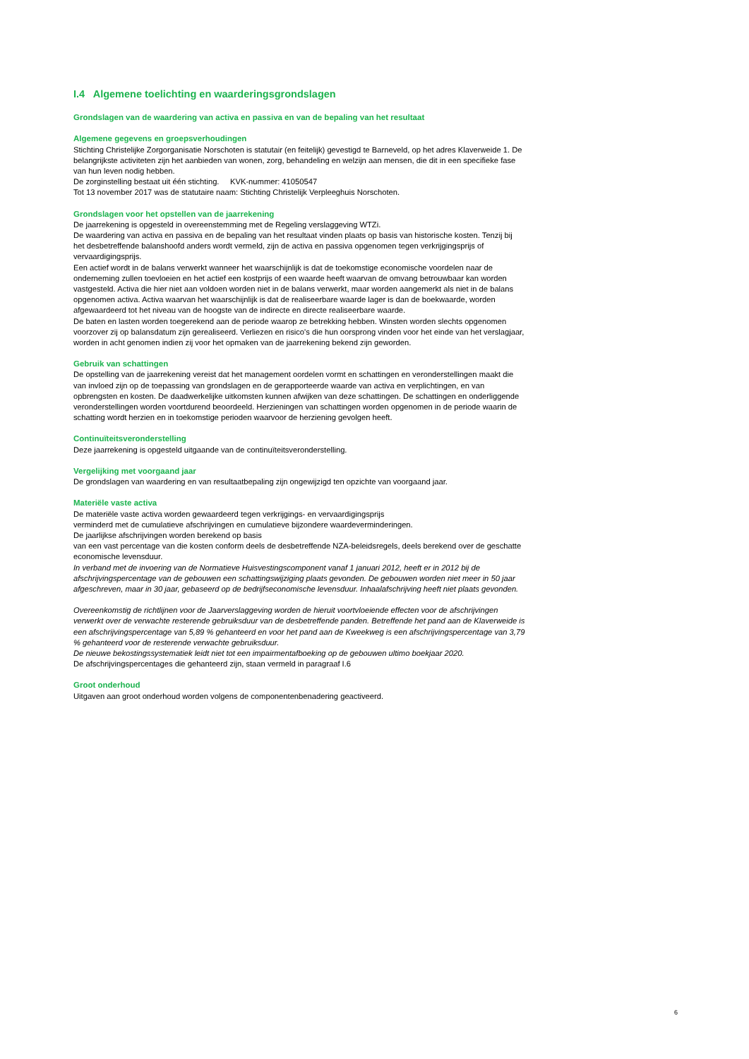I.4 Algemene toelichting en waarderingsgrondslagen
Grondslagen van de waardering van activa en passiva en van de bepaling van het resultaat
Algemene gegevens en groepsverhoudingen
Stichting Christelijke Zorgorganisatie Norschoten is statutair (en feitelijk) gevestigd te Barneveld, op het adres Klaverweide 1. De belangrijkste activiteten zijn het aanbieden van wonen, zorg, behandeling en welzijn aan mensen, die dit in een specifieke fase van hun leven nodig hebben.
De zorginstelling bestaat uit één stichting. KVK-nummer: 41050547
Tot 13 november 2017 was de statutaire naam: Stichting Christelijk Verpleeghuis Norschoten.
Grondslagen voor het opstellen van de jaarrekening
De jaarrekening is opgesteld in overeenstemming met de Regeling verslaggeving WTZi.
De waardering van activa en passiva en de bepaling van het resultaat vinden plaats op basis van historische kosten. Tenzij bij het desbetreffende balanshoofd anders wordt vermeld, zijn de activa en passiva opgenomen tegen verkrijgingsprijs of vervaardigingsprijs.
Een actief wordt in de balans verwerkt wanneer het waarschijnlijk is dat de toekomstige economische voordelen naar de onderneming zullen toevloeien en het actief een kostprijs of een waarde heeft waarvan de omvang betrouwbaar kan worden vastgesteld. Activa die hier niet aan voldoen worden niet in de balans verwerkt, maar worden aangemerkt als niet in de balans opgenomen activa. Activa waarvan het waarschijnlijk is dat de realiseerbare waarde lager is dan de boekwaarde, worden afgewaardeerd tot het niveau van de hoogste van de indirecte en directe realiseerbare waarde.
De baten en lasten worden toegerekend aan de periode waarop ze betrekking hebben. Winsten worden slechts opgenomen voorzover zij op balansdatum zijn gerealiseerd. Verliezen en risico's die hun oorsprong vinden voor het einde van het verslagjaar, worden in acht genomen indien zij voor het opmaken van de jaarrekening bekend zijn geworden.
Gebruik van schattingen
De opstelling van de jaarrekening vereist dat het management oordelen vormt en schattingen en veronderstellingen maakt die van invloed zijn op de toepassing van grondslagen en de gerapporteerde waarde van activa en verplichtingen, en van opbrengsten en kosten. De daadwerkelijke uitkomsten kunnen afwijken van deze schattingen. De schattingen en onderliggende veronderstellingen worden voortdurend beoordeeld. Herzieningen van schattingen worden opgenomen in de periode waarin de schatting wordt herzien en in toekomstige perioden waarvoor de herziening gevolgen heeft.
Continuïteitsveronderstelling
Deze jaarrekening is opgesteld uitgaande van de continuïteitsveronderstelling.
Vergelijking met voorgaand jaar
De grondslagen van waardering en van resultaatbepaling zijn ongewijzigd ten opzichte van voorgaand jaar.
Materiële vaste activa
De materiële vaste activa worden gewaardeerd tegen verkrijgings- en vervaardigingsprijs
verminderd met de cumulatieve afschrijvingen en cumulatieve bijzondere waardeverminderingen.
De jaarlijkse afschrijvingen worden berekend op basis
van een vast percentage van die kosten conform deels de desbetreffende NZA-beleidsregels, deels berekend over de geschatte economische levensduur.
In verband met de invoering van de Normatieve Huisvestingscomponent vanaf 1 januari 2012, heeft er in 2012 bij de afschrijvingspercentage van de gebouwen een schattingswijziging plaats gevonden. De gebouwen worden niet meer in 50 jaar afgeschreven, maar in 30 jaar, gebaseerd op de bedrijfseconomische levensduur. Inhaalafschrijving heeft niet plaats gevonden.
Overeenkomstig de richtlijnen voor de Jaarverslaggeving worden de hieruit voortvloeiende effecten voor de afschrijvingen verwerkt over de verwachte resterende gebruiksduur van de desbetreffende panden. Betreffende het pand aan de Klaverweide is een afschrijvingspercentage van 5,89 % gehanteerd en voor het pand aan de Kweekweg is een afschrijvingspercentage van 3,79 % gehanteerd voor de resterende verwachte gebruiksduur.
De nieuwe bekostingssystematiek leidt niet tot een impairmentafboeking op de gebouwen ultimo boekjaar 2020.
De afschrijvingspercentages die gehanteerd zijn, staan vermeld in paragraaf I.6
Groot onderhoud
Uitgaven aan groot onderhoud worden volgens de componentenbenadering geactiveerd.
6